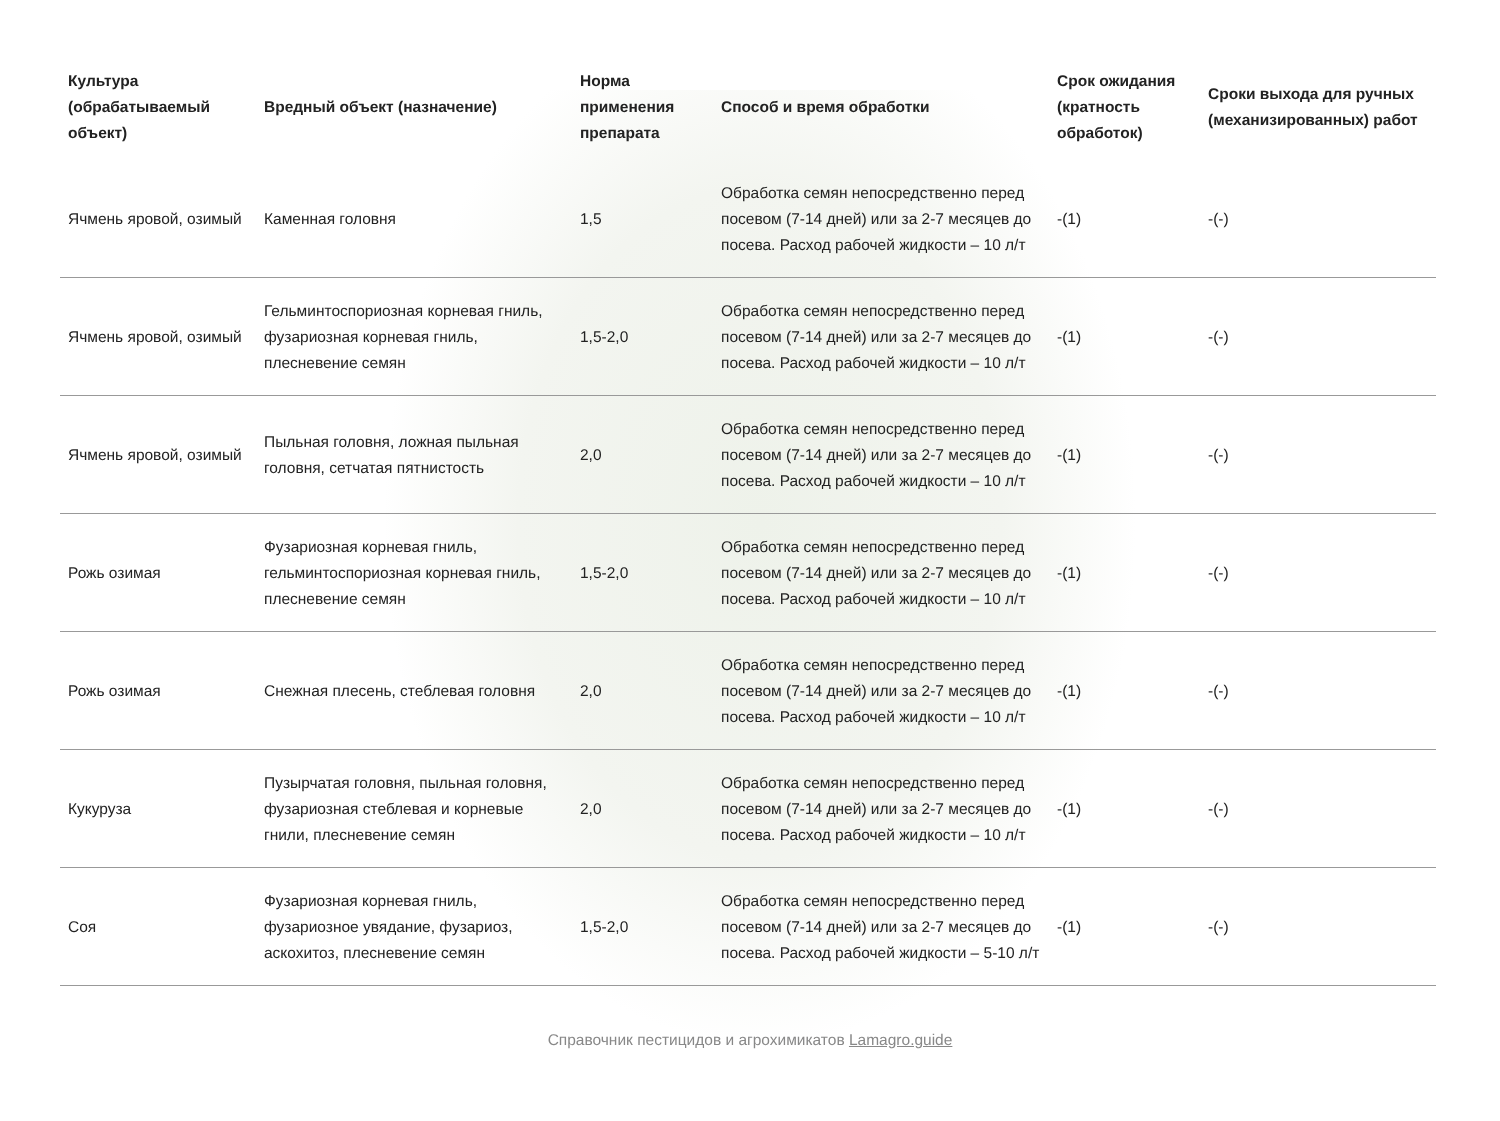| Культура (обрабатываемый объект) | Вредный объект (назначение) | Норма применения препарата | Способ и время обработки | Срок ожидания (кратность обработок) | Сроки выхода для ручных (механизированных) работ |
| --- | --- | --- | --- | --- | --- |
| Ячмень яровой, озимый | Каменная головня | 1,5 | Обработка семян непосредственно перед посевом (7-14 дней) или за 2-7 месяцев до посева. Расход рабочей жидкости – 10 л/т | -(1) | -(-) |
| Ячмень яровой, озимый | Гельминтоспориозная корневая гниль, фузариозная корневая гниль, плесневение семян | 1,5-2,0 | Обработка семян непосредственно перед посевом (7-14 дней) или за 2-7 месяцев до посева. Расход рабочей жидкости – 10 л/т | -(1) | -(-) |
| Ячмень яровой, озимый | Пыльная головня, ложная пыльная головня, сетчатая пятнистость | 2,0 | Обработка семян непосредственно перед посевом (7-14 дней) или за 2-7 месяцев до посева. Расход рабочей жидкости – 10 л/т | -(1) | -(-) |
| Рожь озимая | Фузариозная корневая гниль, гельминтоспориозная корневая гниль, плесневение семян | 1,5-2,0 | Обработка семян непосредственно перед посевом (7-14 дней) или за 2-7 месяцев до посева. Расход рабочей жидкости – 10 л/т | -(1) | -(-) |
| Рожь озимая | Снежная плесень, стеблевая головня | 2,0 | Обработка семян непосредственно перед посевом (7-14 дней) или за 2-7 месяцев до посева. Расход рабочей жидкости – 10 л/т | -(1) | -(-) |
| Кукуруза | Пузырчатая головня, пыльная головня, фузариозная стеблевая и корневые гнили, плесневение семян | 2,0 | Обработка семян непосредственно перед посевом (7-14 дней) или за 2-7 месяцев до посева. Расход рабочей жидкости – 10 л/т | -(1) | -(-) |
| Соя | Фузариозная корневая гниль, фузариозное увядание, фузариоз, аскохитоз, плесневение семян | 1,5-2,0 | Обработка семян непосредственно перед посевом (7-14 дней) или за 2-7 месяцев до посева. Расход рабочей жидкости – 5-10 л/т | -(1) | -(-) |
Справочник пестицидов и агрохимикатов Lamagro.guide